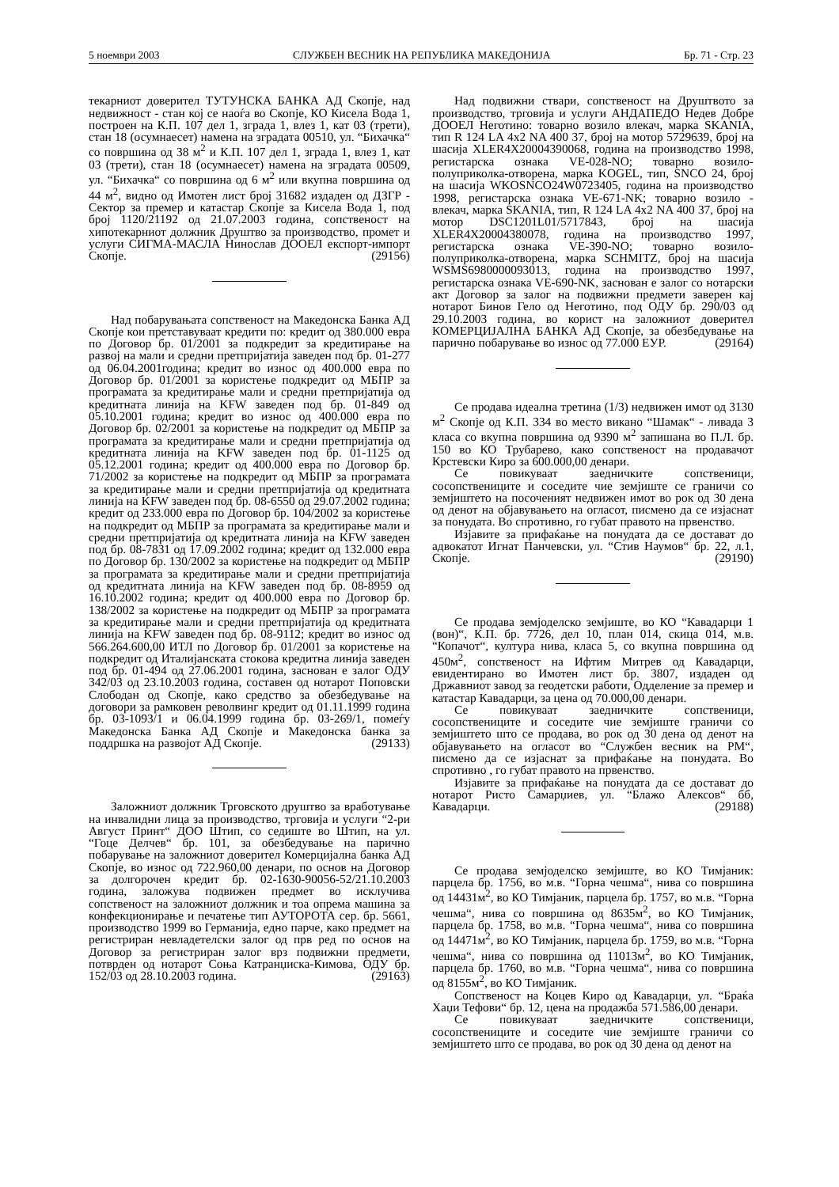5 ноември 2003 СЛУЖБЕН ВЕСНИК НА РЕПУБЛИКА МАКЕДОНИЈА Бр. 71 - Стр. 23
текарниот доверител ТУТУНСКА БАНКА АД Скопје, над недвижност - стан кој се наоѓа во Скопје, КО Кисела Вода 1, построен на К.П. 107 дел 1, зграда 1, влез 1, кат 03 (трети), стан 18 (осумнаесет) намена на зградата 00510, ул. “Бихачка“ со површина од 38 м<sup>2</sup> и К.П. 107 дел 1, зграда 1, влез 1, кат 03 (трети), стан 18 (осумнаесет) намена на зградата 00509, ул. “Бихачка“ со површина од 6 м<sup>2</sup> или вкупна површина од 44 м<sup>2</sup>, видно од Имотен лист број 31682 издаден од ДЗГР - Сектор за премер и катастар Скопје за Кисела Вода 1, под број 1120/21192 од 21.07.2003 година, сопственост на хипотекарниот должник Друштво за производство, промет и услуги СИГМА-МАСЛА Нинослав ДООЕЛ експорт-импорт Скопје. (29156)
Над побарувањата сопственост на Македонска Банка АД Скопје кои претставуваат кредити по: кредит од 380.000 евра по Договор бр. 01/2001 за подкредит за кредитирање на развој на мали и средни претпријатија заведен под бр. 01-277 од 06.04.2001година; кредит во износ од 400.000 евра по Договор бр. 01/2001 за користење подкредит од МБПР за програмата за кредитирање мали и средни претпријатија од кредитната линија на KFW заведен под бр. 01-849 од 05.10.2001 година; кредит во износ од 400.000 евра по Договор бр. 02/2001 за користење на подкредит од МБПР за програмата за кредитирање мали и средни претпријатија од кредитната линија на KFW заведен под бр. 01-1125 од 05.12.2001 година; кредит од 400.000 евра по Договор бр. 71/2002 за користење на подкредит од МБПР за програмата за кредитирање мали и средни претпријатија од кредитната линија на KFW заведен под бр. 08-6550 од 29.07.2002 година; кредит од 233.000 евра по Договор бр. 104/2002 за користење на подкредит од МБПР за програмата за кредитирање мали и средни претпријатија од кредитната линија на KFW заведен под бр. 08-7831 од 17.09.2002 година; кредит од 132.000 евра по Договор бр. 130/2002 за користење на подкредит од МБПР за програмата за кредитирање мали и средни претпријатија од кредитната линија на KFW заведен под бр. 08-8959 од 16.10.2002 година; кредит од 400.000 евра по Договор бр. 138/2002 за користење на подкредит од МБПР за програмата за кредитирање мали и средни претпријатија од кредитната линија на KFW заведен под бр. 08-9112; кредит во износ од 566.264.600,00 ИТЛ по Договор бр. 01/2001 за користење на подкредит од Италијанската стокова кредитна линија заведен под бр. 01-494 од 27.06.2001 година, заснован е залог ОДУ 342/03 од 23.10.2003 година, составен од нотарот Поповски Слободан од Скопје, како средство за обезбедување на договори за рамковен револвинг кредит од 01.11.1999 година бр. 03-1093/1 и 06.04.1999 година бр. 03-269/1, помеѓу Македонска Банка АД Скопје и Македонска банка за поддршка на развојот АД Скопје. (29133)
Заложниот должник Трговското друштво за вработување на инвалидни лица за производство, трговија и услуги “2-ри Август Принт“ ДОО Штип, со седиште во Штип, на ул. “Гоце Делчев“ бр. 101, за обезбедување на парично побарување на заложниот доверител Комерцијална банка АД Скопје, во износ од 722.960,00 денари, по основ на Договор за долгорочен кредит бр. 02-1630-90056-52/21.10.2003 година, заложува подвижен предмет во исклучива сопственост на заложниот должник и тоа опрема машина за конфекционирање и печатење тип АУТОРОТА сер. бр. 5661, производство 1999 во Германија, едно парче, како предмет на регистриран невладетелски залог од прв ред по основ на Договор за регистриран залог врз подвижни предмети, потврден од нотарот Соња Катранџиска-Кимова, ОДУ бр. 152/03 од 28.10.2003 година. (29163)
Над подвижни ствари, сопственост на Друштвото за производство, трговија и услуги АНДАПЕДО Недев Добре ДООЕЛ Неготино: товарно возило влекач, марка SKANIA, тип R 124 LA 4x2 NA 400 37, број на мотор 5729639, број на шасија XLER4X20004390068, година на производство 1998, регистарска ознака VE-028-NO; товарно возило-полуприколка-отворена, марка KOGEL, тип, SNCO 24, број на шасија WKOSNCO24W0723405, година на производство 1998, регистарска ознака VE-671-NK; товарно возило - влекач, марка SKANIA, тип, R 124 LA 4x2 NA 400 37, број на мотор DSC1201L01/5717843, број на шасија XLER4X20004380078, година на производство 1997, регистарска ознака VE-390-NO; товарно возило-полуприколка-отворена, марка SCHMITZ, број на шасија WSMS6980000093013, година на производство 1997, регистарска ознака VE-690-NK, заснован е залог со нотарски акт Договор за залог на подвижни предмети заверен кај нотарот Бинов Гело од Неготино, под ОДУ бр. 290/03 од 29.10.2003 година, во корист на заложниот доверител КОМЕРЦИЈАЛНА БАНКА АД Скопје, за обезбедување на парично побарување во износ од 77.000 ЕУР. (29164)
Се продава идеална третина (1/3) недвижен имот од 3130 м<sup>2</sup> Скопје од К.П. 334 во место викано “Шамак“ - ливада 3 класа со вкупна површина од 9390 м<sup>2</sup> запишана во П.Л. бр. 150 во КО Трубарево, како сопственост на продавачот Крстевски Киро за 600.000,00 денари.
Се повикуваат заедничките сопственици, сосопствениците и соседите чие земјиште се граничи со земјиштето на посоченият недвижен имот во рок од 30 дена од денот на објавувањето на огласот, писмено да се изјаснат за понудата. Во спротивно, го губат правото на првенство.
Изјавите за прифаќање на понудата да се достават до адвокатот Игнат Панчевски, ул. “Стив Наумов“ бр. 22, л.1, Скопје. (29190)
Се продава земјоделско земјиште, во КО “Кавадарци 1 (вон)“, К.П. бр. 7726, дел 10, план 014, скица 014, м.в. “Копачот“, култура нива, класа 5, со вкупна површина од 450м<sup>2</sup>, сопственост на Ифтим Митрев од Кавадарци, евидентирано во Имотен лист бр. 3807, издаден од Државниот завод за геодетски работи, Одделение за премер и катастар Кавадарци, за цена од 70.000,00 денари.
Се повикуваат заедничките сопственици, сосопствениците и соседите чие земјиште граничи со земјиштето што се продава, во рок од 30 дена од денот на објавувањето на огласот во “Службен весник на РМ“, писмено да се изјаснат за прифаќање на понудата. Во спротивно , го губат правото на првенство.
Изјавите за прифаќање на понудата да се достават до нотарот Ристо Самарџиев, ул. “Блажо Алексов“ бб, Кавадарци. (29188)
Се продава земјоделско земјиште, во КО Тимјаник: парцела бр. 1756, во м.в. “Горна чешма“, нива со површина од 14431м<sup>2</sup>, во КО Тимјаник, парцела бр. 1757, во м.в. “Горна чешма“, нива со површина од 8635м<sup>2</sup>, во КО Тимјаник, парцела бр. 1758, во м.в. “Горна чешма“, нива со површина од 14471м<sup>2</sup>, во КО Тимјаник, парцела бр. 1759, во м.в. “Горна чешма“, нива со површина од 11013м<sup>2</sup>, во КО Тимјаник, парцела бр. 1760, во м.в. “Горна чешма“, нива со површина од 8155м<sup>2</sup>, во КО Тимјаник.
Сопственост на Коцев Киро од Кавадарци, ул. “Браќа Хаџи Тефови“ бр. 12, цена на продажба 571.586,00 денари.
Се повикуваат заедничките сопственици, сосопствениците и соседите чие земјиште граничи со земјиштето што се продава, во рок од 30 дена од денот на